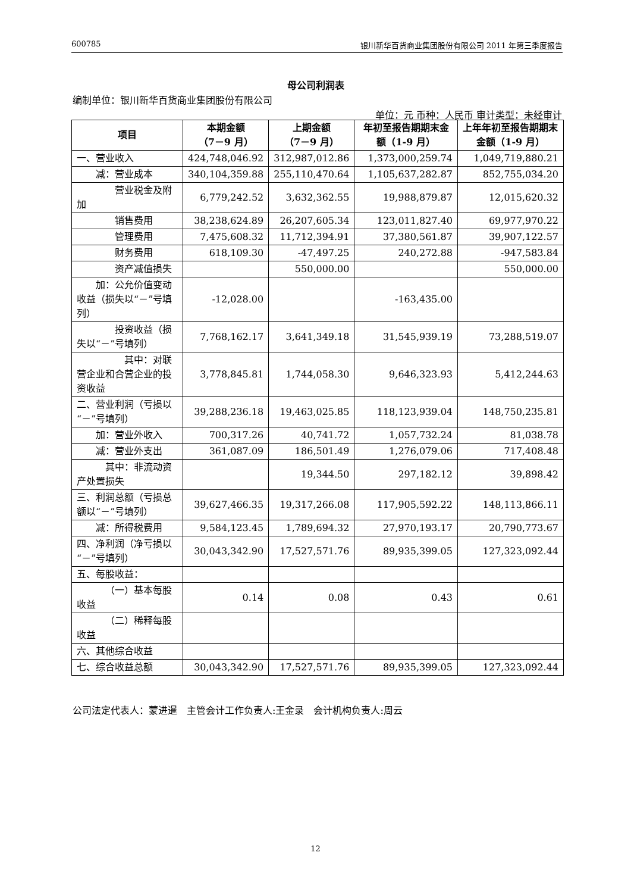600785 银川新华百货商业集团股份有限公司 2011 年第三季度报告
母公司利润表
编制单位：银川新华百货商业集团股份有限公司
单位：元 币种：人民币 审计类型：未经审计
| 项目 | 本期金额 （7－9 月） | 上期金额 （7－9 月） | 年初至报告期期末金额（1-9 月） | 上年年初至报告期期末金额（1-9 月） |
| --- | --- | --- | --- | --- |
| 一、营业收入 | 424,748,046.92 | 312,987,012.86 | 1,373,000,259.74 | 1,049,719,880.21 |
| 减：营业成本 | 340,104,359.88 | 255,110,470.64 | 1,105,637,282.87 | 852,755,034.20 |
| 营业税金及附加 | 6,779,242.52 | 3,632,362.55 | 19,988,879.87 | 12,015,620.32 |
| 销售费用 | 38,238,624.89 | 26,207,605.34 | 123,011,827.40 | 69,977,970.22 |
| 管理费用 | 7,475,608.32 | 11,712,394.91 | 37,380,561.87 | 39,907,122.57 |
| 财务费用 | 618,109.30 | -47,497.25 | 240,272.88 | -947,583.84 |
| 资产减值损失 | | 550,000.00 | | 550,000.00 |
| 加：公允价值变动收益（损失以“－”号填列） | -12,028.00 | | -163,435.00 | |
| 投资收益（损失以“－”号填列） | 7,768,162.17 | 3,641,349.18 | 31,545,939.19 | 73,288,519.07 |
| 其中：对联营企业和合营企业的投资收益 | 3,778,845.81 | 1,744,058.30 | 9,646,323.93 | 5,412,244.63 |
| 二、营业利润（亏损以“－”号填列） | 39,288,236.18 | 19,463,025.85 | 118,123,939.04 | 148,750,235.81 |
| 加：营业外收入 | 700,317.26 | 40,741.72 | 1,057,732.24 | 81,038.78 |
| 减：营业外支出 | 361,087.09 | 186,501.49 | 1,276,079.06 | 717,408.48 |
| 其中：非流动资产处置损失 | | 19,344.50 | 297,182.12 | 39,898.42 |
| 三、利润总额（亏损总额以“－”号填列） | 39,627,466.35 | 19,317,266.08 | 117,905,592.22 | 148,113,866.11 |
| 减：所得税费用 | 9,584,123.45 | 1,789,694.32 | 27,970,193.17 | 20,790,773.67 |
| 四、净利润（净亏损以“－”号填列） | 30,043,342.90 | 17,527,571.76 | 89,935,399.05 | 127,323,092.44 |
| 五、每股收益： | | | | |
| （一）基本每股收益 | 0.14 | 0.08 | 0.43 | 0.61 |
| （二）稀释每股收益 | | | | |
| 六、其他综合收益 | | | | |
| 七、综合收益总额 | 30,043,342.90 | 17,527,571.76 | 89,935,399.05 | 127,323,092.44 |
公司法定代表人：蒙进暹 主管会计工作负责人:王金录 会计机构负责人:周云
12